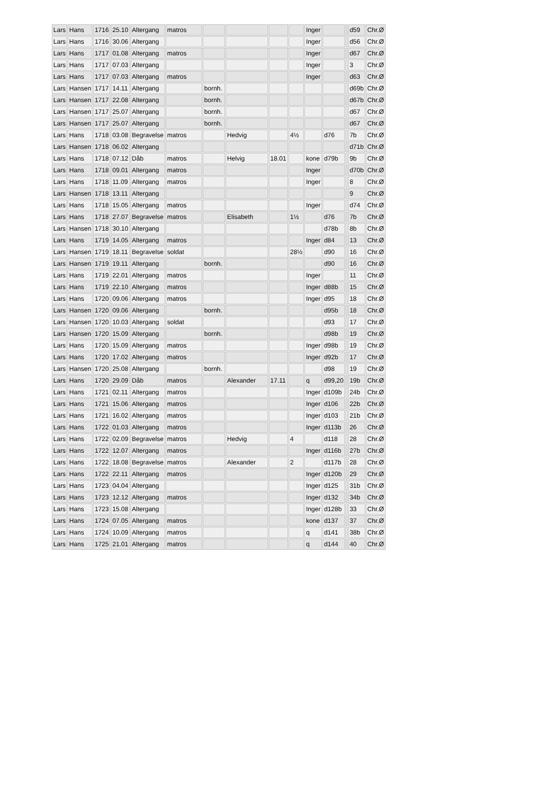| Lars | Hans | 1716 | 25.10 | Altergang | matros | | | | | Inger | | | d59 | Chr.Ø |
| Lars | Hans | 1716 | 30.06 | Altergang | | | | | | Inger | | | d56 | Chr.Ø |
| Lars | Hans | 1717 | 01.08 | Altergang | matros | | | | | Inger | | | d67 | Chr.Ø |
| Lars | Hans | 1717 | 07.03 | Altergang | | | | | | Inger | | | 3 | Chr.Ø |
| Lars | Hans | 1717 | 07.03 | Altergang | matros | | | | | Inger | | | d63 | Chr.Ø |
| Lars | Hansen | 1717 | 14.11 | Altergang | | bornh. | | | | | | | d69b | Chr.Ø |
| Lars | Hansen | 1717 | 22.08 | Altergang | | bornh. | | | | | | | d67b | Chr.Ø |
| Lars | Hansen | 1717 | 25.07 | Altergang | | bornh. | | | | | | | d67 | Chr.Ø |
| Lars | Hansen | 1717 | 25.07 | Altergang | | bornh. | | | | | | | d67 | Chr.Ø |
| Lars | Hans | 1718 | 03.08 | Begravelse | matros | | Hedvig | | 4½ | | d76 | | 7b | Chr.Ø |
| Lars | Hansen | 1718 | 06.02 | Altergang | | | | | | | | | d71b | Chr.Ø |
| Lars | Hans | 1718 | 07.12 | Dåb | matros | | Helvig | 18.01 | | kone | d79b | | 9b | Chr.Ø |
| Lars | Hans | 1718 | 09.01 | Altergang | matros | | | | | Inger | | | d70b | Chr.Ø |
| Lars | Hans | 1718 | 11.09 | Altergang | matros | | | | | Inger | | | 8 | Chr.Ø |
| Lars | Hansen | 1718 | 13.11 | Altergang | | | | | | | | | 9 | Chr.Ø |
| Lars | Hans | 1718 | 15.05 | Altergang | matros | | | | | Inger | | | d74 | Chr.Ø |
| Lars | Hans | 1718 | 27.07 | Begravelse | matros | | Elisabeth | | 1½ | | d76 | | 7b | Chr.Ø |
| Lars | Hansen | 1718 | 30.10 | Altergang | | | | | | | d78b | | 8b | Chr.Ø |
| Lars | Hans | 1719 | 14.05 | Altergang | matros | | | | | Inger | d84 | | 13 | Chr.Ø |
| Lars | Hansen | 1719 | 18.11 | Begravelse | soldat | | | | 28½ | | d90 | | 16 | Chr.Ø |
| Lars | Hansen | 1719 | 19.11 | Altergang | | bornh. | | | | | d90 | | 16 | Chr.Ø |
| Lars | Hans | 1719 | 22.01 | Altergang | matros | | | | | Inger | | | 11 | Chr.Ø |
| Lars | Hans | 1719 | 22.10 | Altergang | matros | | | | | Inger | d88b | | 15 | Chr.Ø |
| Lars | Hans | 1720 | 09.06 | Altergang | matros | | | | | Inger | d95 | | 18 | Chr.Ø |
| Lars | Hansen | 1720 | 09.06 | Altergang | | bornh. | | | | | d95b | | 18 | Chr.Ø |
| Lars | Hansen | 1720 | 10.03 | Altergang | soldat | | | | | | d93 | | 17 | Chr.Ø |
| Lars | Hansen | 1720 | 15.09 | Altergang | | bornh. | | | | | d98b | | 19 | Chr.Ø |
| Lars | Hans | 1720 | 15.09 | Altergang | matros | | | | | Inger | d98b | | 19 | Chr.Ø |
| Lars | Hans | 1720 | 17.02 | Altergang | matros | | | | | Inger | d92b | | 17 | Chr.Ø |
| Lars | Hansen | 1720 | 25.08 | Altergang | | bornh. | | | | | d98 | | 19 | Chr.Ø |
| Lars | Hans | 1720 | 29.09 | Dåb | matros | | Alexander | 17.11 | | q | d99,20 | | 19b | Chr.Ø |
| Lars | Hans | 1721 | 02.11 | Altergang | matros | | | | | Inger | d109b | | 24b | Chr.Ø |
| Lars | Hans | 1721 | 15.06 | Altergang | matros | | | | | Inger | d106 | | 22b | Chr.Ø |
| Lars | Hans | 1721 | 16.02 | Altergang | matros | | | | | Inger | d103 | | 21b | Chr.Ø |
| Lars | Hans | 1722 | 01.03 | Altergang | matros | | | | | Inger | d113b | | 26 | Chr.Ø |
| Lars | Hans | 1722 | 02.09 | Begravelse | matros | | Hedvig | | 4 | | d118 | | 28 | Chr.Ø |
| Lars | Hans | 1722 | 12.07 | Altergang | matros | | | | | Inger | d116b | | 27b | Chr.Ø |
| Lars | Hans | 1722 | 18.08 | Begravelse | matros | | Alexander | | 2 | | d117b | | 28 | Chr.Ø |
| Lars | Hans | 1722 | 22.11 | Altergang | matros | | | | | Inger | d120b | | 29 | Chr.Ø |
| Lars | Hans | 1723 | 04.04 | Altergang | | | | | | Inger | d125 | | 31b | Chr.Ø |
| Lars | Hans | 1723 | 12.12 | Altergang | matros | | | | | Inger | d132 | | 34b | Chr.Ø |
| Lars | Hans | 1723 | 15.08 | Altergang | | | | | | Inger | d128b | | 33 | Chr.Ø |
| Lars | Hans | 1724 | 07.05 | Altergang | matros | | | | | kone | d137 | | 37 | Chr.Ø |
| Lars | Hans | 1724 | 10.09 | Altergang | matros | | | | | q | d141 | | 38b | Chr.Ø |
| Lars | Hans | 1725 | 21.01 | Altergang | matros | | | | | q | d144 | | 40 | Chr.Ø |